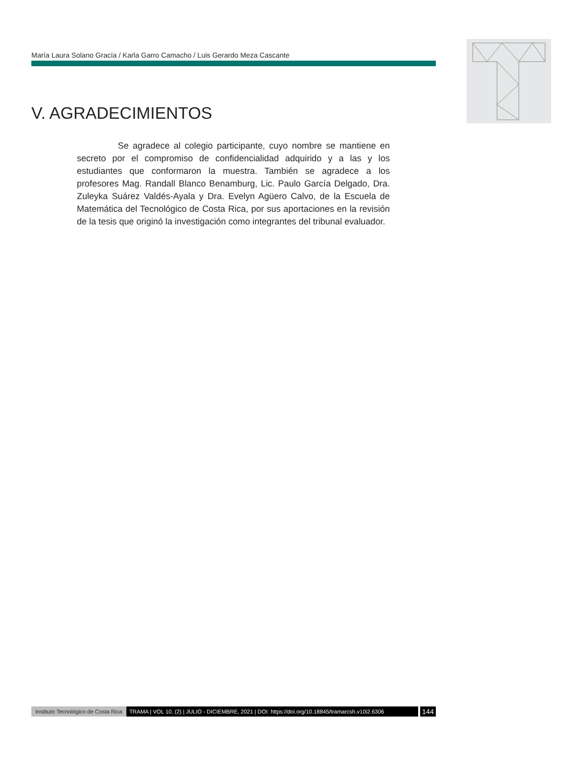María Laura Solano Gracía / Karla Garro Camacho / Luis Gerardo Meza Cascante
V. AGRADECIMIENTOS
Se agradece al colegio participante, cuyo nombre se mantiene en secreto por el compromiso de confidencialidad adquirido y a las y los estudiantes que conformaron la muestra. También se agradece a los profesores Mag. Randall Blanco Benamburg, Lic. Paulo García Delgado, Dra. Zuleyka Suárez Valdés-Ayala y Dra. Evelyn Agüero Calvo, de la Escuela de Matemática del Tecnológico de Costa Rica, por sus aportaciones en la revisión de la tesis que originó la investigación como integrantes del tribunal evaluador.
Instituto Tecnológico de Costa Rica TRAMA | VOL 10, (2) | JULIO - DICIEMBRE, 2021 | DOI: https://doi.org/10.18845/tramarcsh.v10i2.6306 144